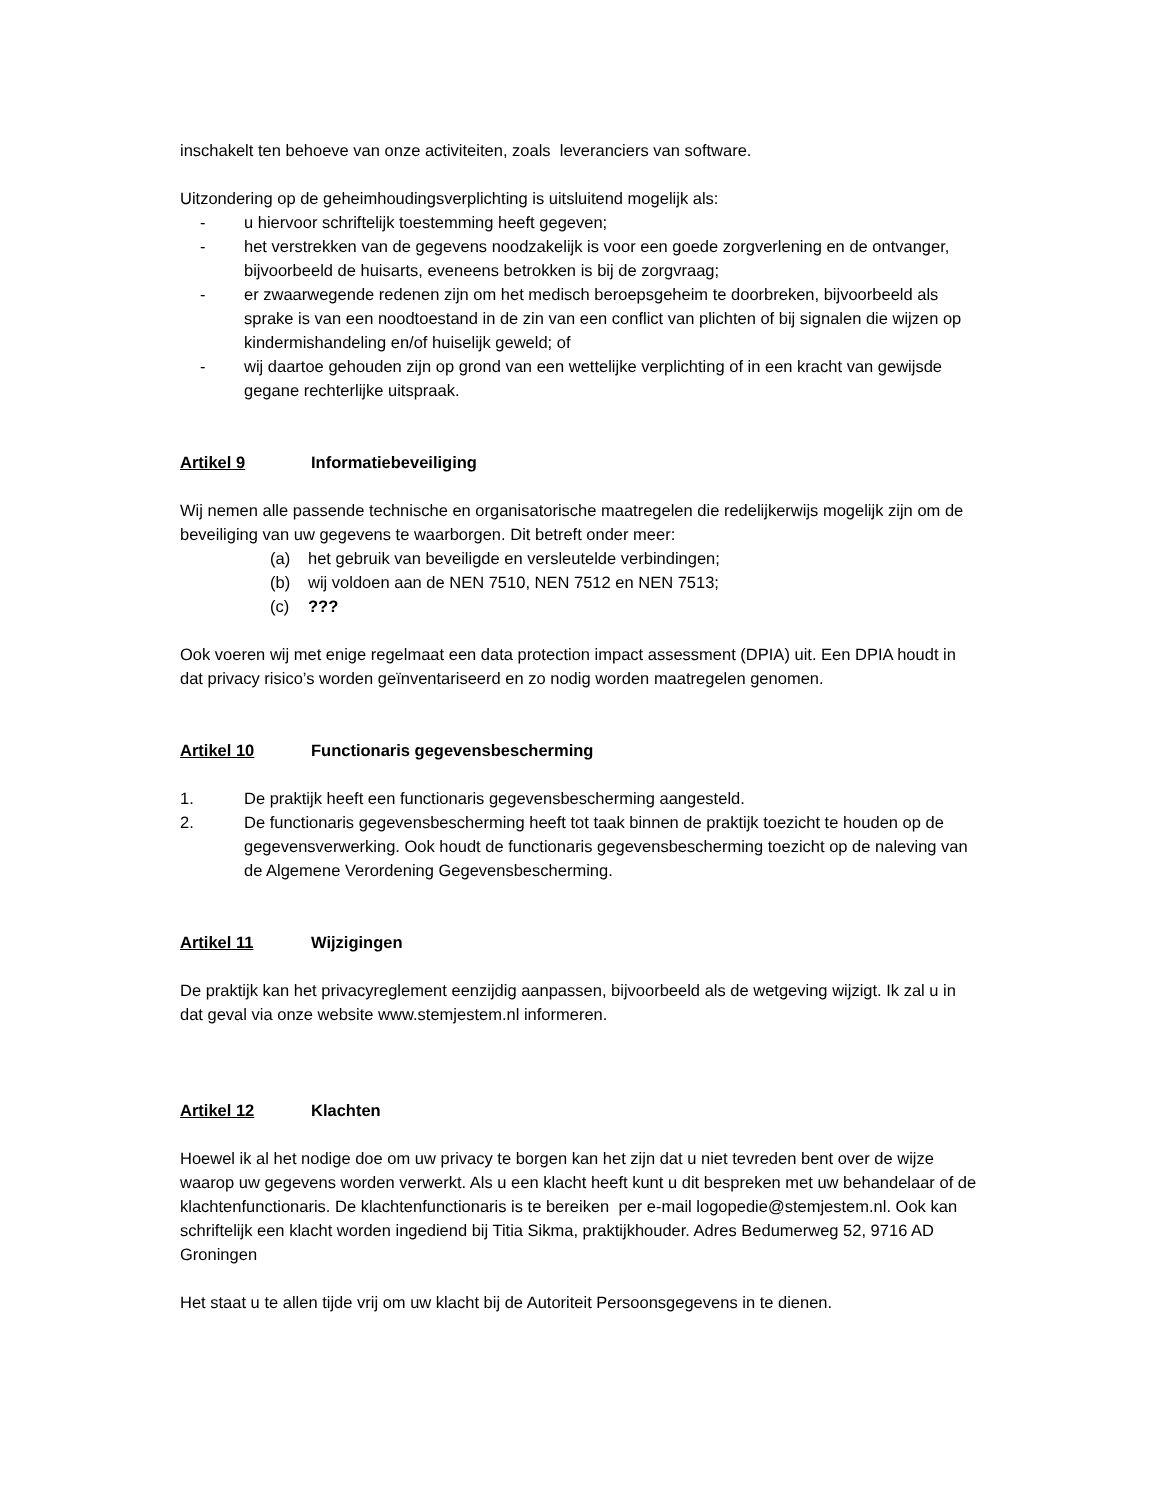inschakelt ten behoeve van onze activiteiten, zoals leveranciers van software.
Uitzondering op de geheimhoudingsverplichting is uitsluitend mogelijk als:
- u hiervoor schriftelijk toestemming heeft gegeven;
- het verstrekken van de gegevens noodzakelijk is voor een goede zorgverlening en de ontvanger, bijvoorbeeld de huisarts, eveneens betrokken is bij de zorgvraag;
- er zwaarwegende redenen zijn om het medisch beroepsgeheim te doorbreken, bijvoorbeeld als sprake is van een noodtoestand in de zin van een conflict van plichten of bij signalen die wijzen op kindermishandeling en/of huiselijk geweld; of
- wij daartoe gehouden zijn op grond van een wettelijke verplichting of in een kracht van gewijsde gegane rechterlijke uitspraak.
Artikel 9 Informatiebeveiliging
Wij nemen alle passende technische en organisatorische maatregelen die redelijkerwijs mogelijk zijn om de beveiliging van uw gegevens te waarborgen. Dit betreft onder meer:
(a) het gebruik van beveiligde en versleutelde verbindingen;
(b) wij voldoen aan de NEN 7510, NEN 7512 en NEN 7513;
(c)???
Ook voeren wij met enige regelmaat een data protection impact assessment (DPIA) uit. Een DPIA houdt in dat privacy risico’s worden geïnventariseerd en zo nodig worden maatregelen genomen.
Artikel 10 Functionaris gegevensbescherming
1. De praktijk heeft een functionaris gegevensbescherming aangesteld.
2. De functionaris gegevensbescherming heeft tot taak binnen de praktijk toezicht te houden op de gegevensverwerking. Ook houdt de functionaris gegevensbescherming toezicht op de naleving van de Algemene Verordening Gegevensbescherming.
Artikel 11 Wijzigingen
De praktijk kan het privacyreglement eenzijdig aanpassen, bijvoorbeeld als de wetgeving wijzigt. Ik zal u in dat geval via onze website www.stemjestem.nl informeren.
Artikel 12 Klachten
Hoewel ik al het nodige doe om uw privacy te borgen kan het zijn dat u niet tevreden bent over de wijze waarop uw gegevens worden verwerkt. Als u een klacht heeft kunt u dit bespreken met uw behandelaar of de klachtenfunctionaris. De klachtenfunctionaris is te bereiken per e-mail logopedie@stemjestem.nl. Ook kan schriftelijk een klacht worden ingediend bij Titia Sikma, praktijkhouder. Adres Bedumerweg 52, 9716 AD Groningen
Het staat u te allen tijde vrij om uw klacht bij de Autoriteit Persoonsgegevens in te dienen.